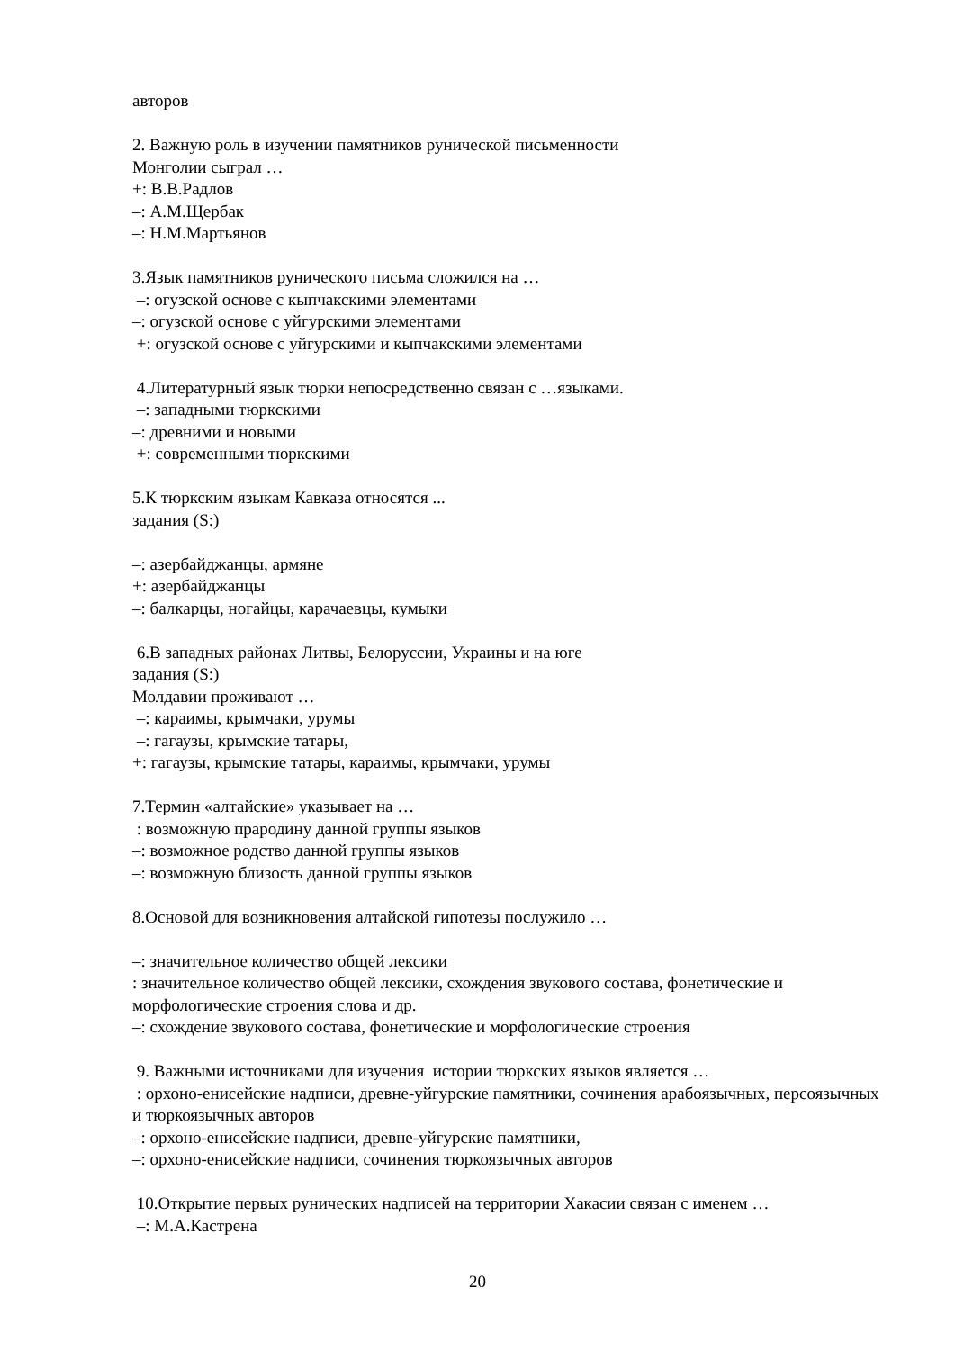авторов
2. Важную роль в изучении памятников рунической письменности
Монголии сыграл …
+: В.В.Радлов
–: А.М.Щербак
–: Н.М.Мартьянов
3.Язык памятников рунического письма сложился на …
–: огузской основе с кыпчакскими элементами
–: огузской основе с уйгурскими элементами
+: огузской основе с уйгурскими и кыпчакскими элементами
4.Литературный язык тюрки непосредственно связан с …языками.
–: западными тюркскими
–: древними и новыми
+: современными тюркскими
5.К тюркским языкам Кавказа относятся ...
задания (S:)
–: азербайджанцы, армяне
+: азербайджанцы
–: балкарцы, ногайцы, карачаевцы, кумыки
6.В западных районах Литвы, Белоруссии, Украины и на юге
задания (S:)
Молдавии проживают …
–: караимы, крымчаки, урумы
–: гагаузы, крымские татары,
+: гагаузы, крымские татары, караимы, крымчаки, урумы
7.Термин «алтайские» указывает на …
: возможную прародину данной группы языков
–: возможное родство данной группы языков
–: возможную близость данной группы языков
8.Основой для возникновения алтайской гипотезы послужило …
–: значительное количество общей лексики
: значительное количество общей лексики, схождения звукового состава, фонетические и морфологические строения слова и др.
–: схождение звукового состава, фонетические и морфологические строения
9. Важными источниками для изучения истории тюркских языков является …
: орхоно-енисейские надписи, древне-уйгурские памятники, сочинения арабоязычных, персоязычных и тюркоязычных авторов
–: орхоно-енисейские надписи, древне-уйгурские памятники,
–: орхоно-енисейские надписи, сочинения тюркоязычных авторов
10.Открытие первых рунических надписей на территории Хакасии связан с именем …
–: М.А.Кастрена
20